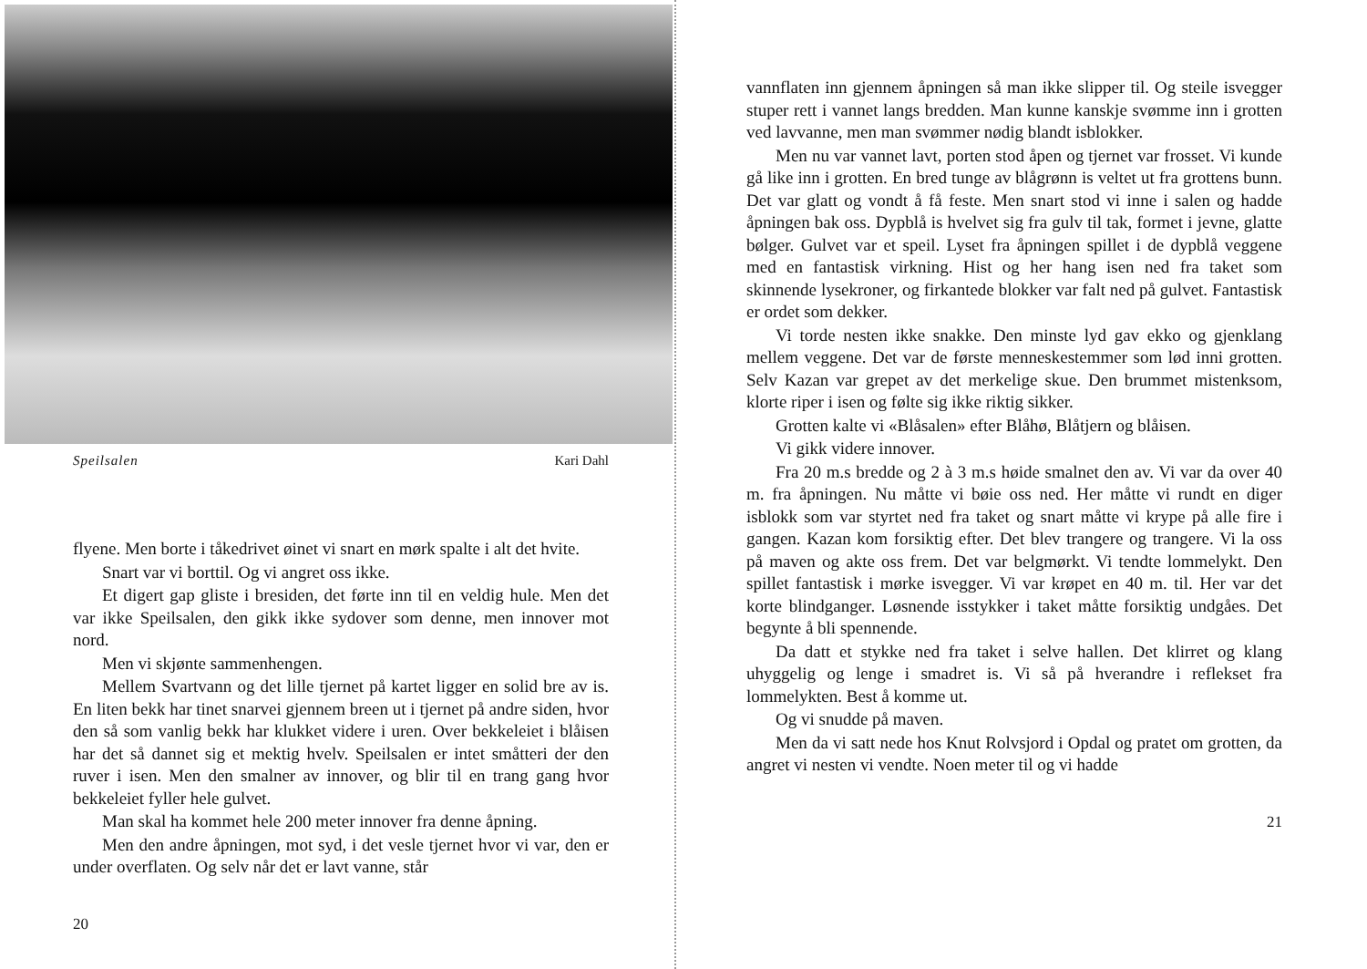Speilsalen Kari Dahl
flyene. Men borte i tåkedrivet øinet vi snart en mørk spalte i alt det hvite.
Snart var vi borttil. Og vi angret oss ikke.
Et digert gap gliste i bresiden, det førte inn til en veldig hule. Men det var ikke Speilsalen, den gikk ikke sydover som denne, men innover mot nord.
Men vi skjønte sammenhengen.
Mellem Svartvann og det lille tjernet på kartet ligger en solid bre av is. En liten bekk har tinet snarvei gjennem breen ut i tjernet på andre siden, hvor den så som vanlig bekk har klukket videre i uren. Over bekkeleiet i blåisen har det så dannet sig et mektig hvelv. Speilsalen er intet småtteri der den ruver i isen. Men den smalner av innover, og blir til en trang gang hvor bekkeleiet fyller hele gulvet.
Man skal ha kommet hele 200 meter innover fra denne åpning.
Men den andre åpningen, mot syd, i det vesle tjernet hvor vi var, den er under overflaten. Og selv når det er lavt vanne, står
20
vannflaten inn gjennem åpningen så man ikke slipper til. Og steile isvegger stuper rett i vannet langs bredden. Man kunne kanskje svømme inn i grotten ved lavvanne, men man svømmer nødig blandt isblokker.
Men nu var vannet lavt, porten stod åpen og tjernet var frosset. Vi kunde gå like inn i grotten. En bred tunge av blågrønn is veltet ut fra grottens bunn. Det var glatt og vondt å få feste. Men snart stod vi inne i salen og hadde åpningen bak oss. Dypblå is hvelvet sig fra gulv til tak, formet i jevne, glatte bølger. Gulvet var et speil. Lyset fra åpningen spillet i de dypblå veggene med en fantastisk virkning. Hist og her hang isen ned fra taket som skinnende lysekroner, og firkantede blokker var falt ned på gulvet. Fantastisk er ordet som dekker.
Vi torde nesten ikke snakke. Den minste lyd gav ekko og gjenklang mellem veggene. Det var de første menneskestemmer som lød inni grotten. Selv Kazan var grepet av det merkelige skue. Den brummet mistenksom, klorte riper i isen og følte sig ikke riktig sikker.
Grotten kalte vi «Blåsalen» efter Blåhø, Blåtjern og blåisen.
Vi gikk videre innover.
Fra 20 m.s bredde og 2 à 3 m.s høide smalnet den av. Vi var da over 40 m. fra åpningen. Nu måtte vi bøie oss ned. Her måtte vi rundt en diger isblokk som var styrtet ned fra taket og snart måtte vi krype på alle fire i gangen. Kazan kom forsiktig efter. Det blev trangere og trangere. Vi la oss på maven og akte oss frem. Det var belgmørkt. Vi tendte lommelykt. Den spillet fantastisk i mørke isvegger. Vi var krøpet en 40 m. til. Her var det korte blindganger. Løsnende isstykker i taket måtte forsiktig undgåes. Det begynte å bli spennende.
Da datt et stykke ned fra taket i selve hallen. Det klirret og klang uhyggelig og lenge i smadret is. Vi så på hverandre i reflekset fra lommelykten. Best å komme ut.
Og vi snudde på maven.
Men da vi satt nede hos Knut Rolvsjord i Opdal og pratet om grotten, da angret vi nesten vi vendte. Noen meter til og vi hadde
21